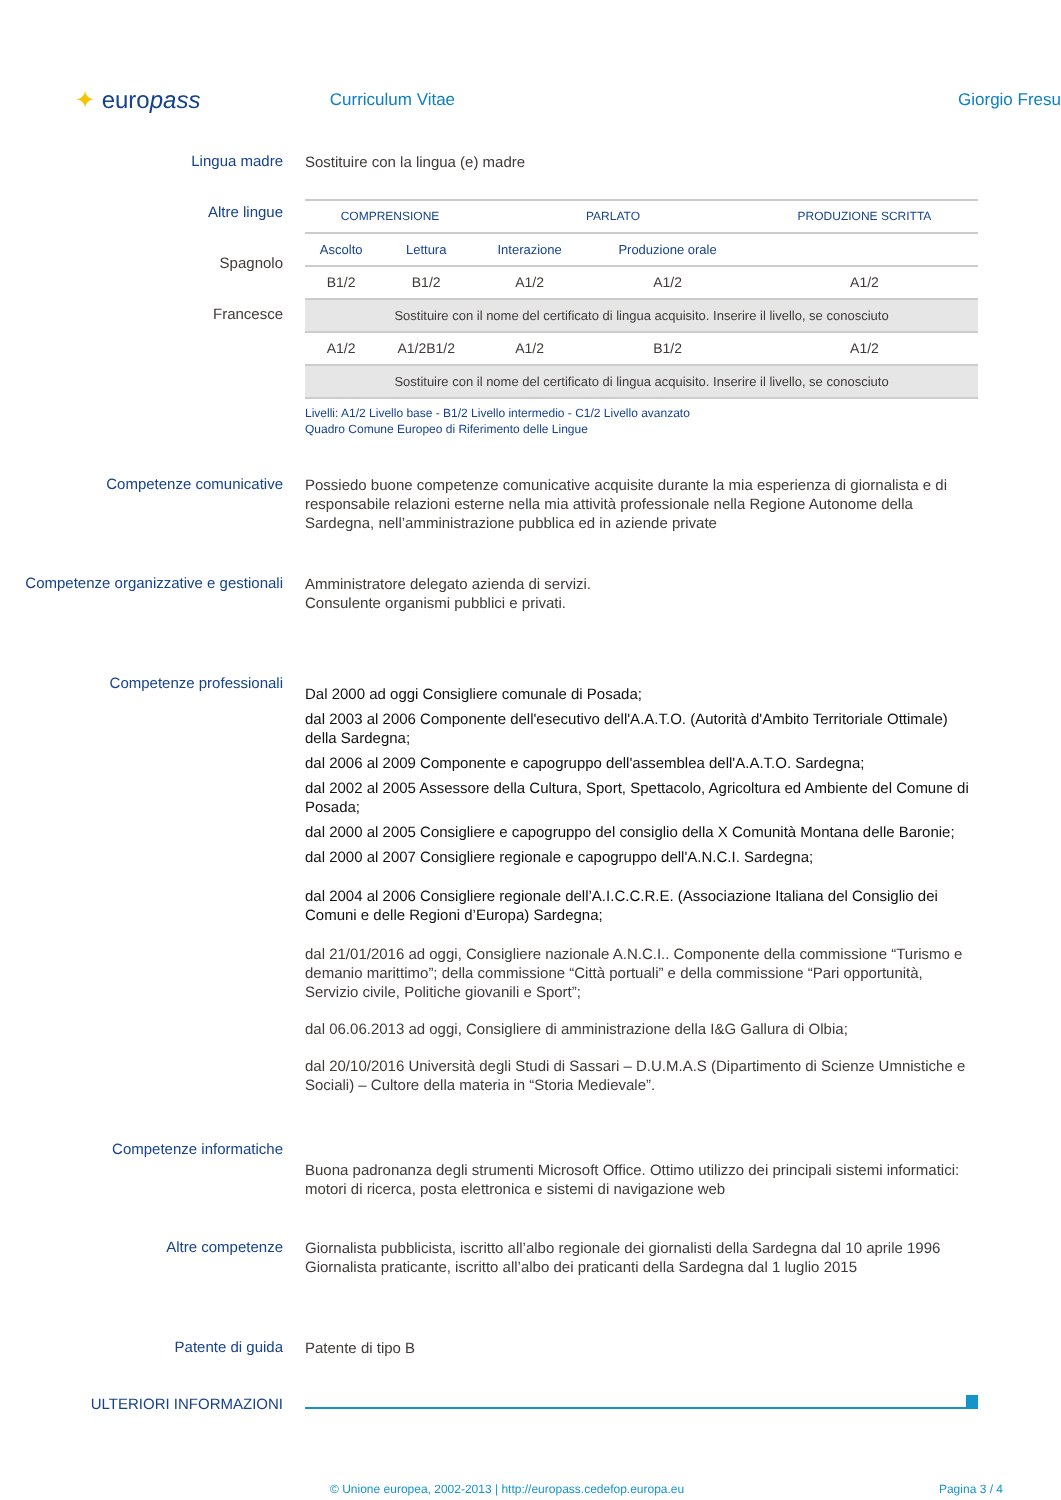✦ europass
Curriculum Vitae Giorgio Fresu
Lingua madre
Sostituire con la lingua (e) madre
Altre lingue
Spagnolo
Francesce
| COMPRENSIONE | | PARLATO | | PRODUZIONE SCRITTA |
| --- | --- | --- | --- | --- |
| Ascolto | Lettura | Interazione | Produzione orale | |
| B1/2 | B1/2 | A1/2 | A1/2 | A1/2 |
| Sostituire con il nome del certificato di lingua acquisito. Inserire il livello, se conosciuto | | | | |
| A1/2 | A1/2B1/2 | A1/2 | B1/2 | A1/2 |
| Sostituire con il nome del certificato di lingua acquisito. Inserire il livello, se conosciuto | | | | |
Livelli: A1/2 Livello base - B1/2 Livello intermedio - C1/2 Livello avanzato
Quadro Comune Europeo di Riferimento delle Lingue
Competenze comunicative
Possiedo buone competenze comunicative acquisite durante la mia esperienza di giornalista e di responsabile relazioni esterne nella mia attività professionale nella Regione Autonome della Sardegna, nell’amministrazione pubblica ed in aziende private
Competenze organizzative e gestionali
Amministratore delegato azienda di servizi.
Consulente organismi pubblici e privati.
Competenze professionali
Dal 2000 ad oggi Consigliere comunale di Posada;
dal 2003 al 2006 Componente dell'esecutivo dell'A.A.T.O. (Autorità d'Ambito Territoriale Ottimale) della Sardegna;
dal 2006 al 2009 Componente e capogruppo dell'assemblea dell'A.A.T.O. Sardegna;
dal 2002 al 2005 Assessore della Cultura, Sport, Spettacolo, Agricoltura ed Ambiente del Comune di Posada;
dal 2000 al 2005 Consigliere e capogruppo del consiglio della X Comunità Montana delle Baronie;
dal 2000 al 2007 Consigliere regionale e capogruppo dell'A.N.C.I. Sardegna;
dal 2004 al 2006 Consigliere regionale dell’A.I.C.C.R.E. (Associazione Italiana del Consiglio dei Comuni e delle Regioni d’Europa) Sardegna;
dal 21/01/2016 ad oggi, Consigliere nazionale A.N.C.I.. Componente della commissione “Turismo e demanio marittimo”; della commissione “Città portuali” e della commissione “Pari opportunità, Servizio civile, Politiche giovanili e Sport”;
dal 06.06.2013 ad oggi, Consigliere di amministrazione della I&G Gallura di Olbia;
dal 20/10/2016 Università degli Studi di Sassari – D.U.M.A.S (Dipartimento di Scienze Umnistiche e Sociali) – Cultore della materia in “Storia Medievale”.
Competenze informatiche
Buona padronanza degli strumenti Microsoft Office. Ottimo utilizzo dei principali sistemi informatici: motori di ricerca, posta elettronica e sistemi di navigazione web
Altre competenze
Giornalista pubblicista, iscritto all’albo regionale dei giornalisti della Sardegna dal 10 aprile 1996
Giornalista praticante, iscritto all’albo dei praticanti della Sardegna dal 1 luglio 2015
Patente di guida
Patente di tipo B
ULTERIORI INFORMAZIONI
© Unione europea, 2002-2013 | http://europass.cedefop.europa.eu Pagina 3 / 4